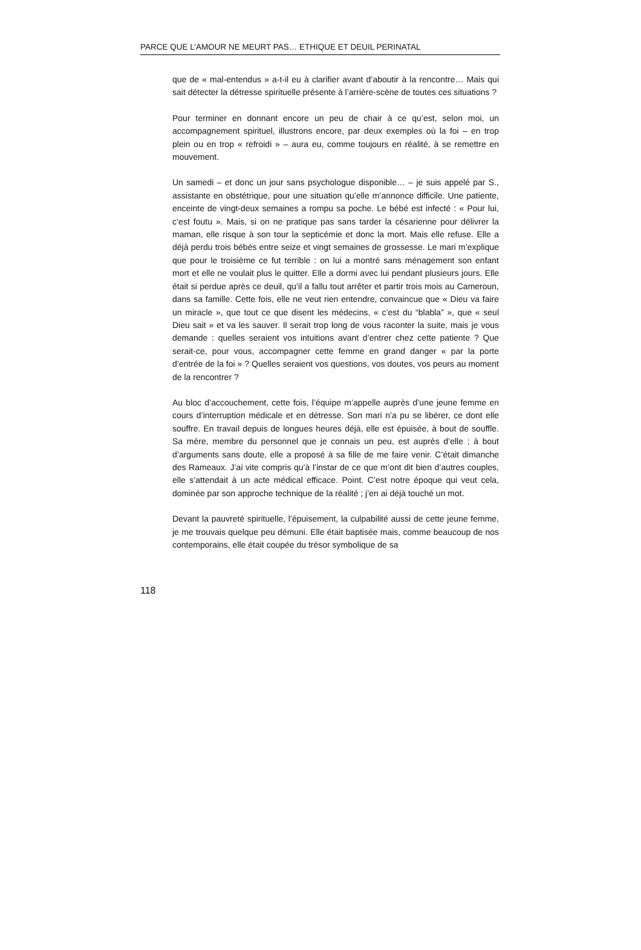PARCE QUE L’AMOUR NE MEURT PAS… ETHIQUE ET DEUIL PERINATAL
que de « mal-entendus » a-t-il eu à clarifier avant d’aboutir à la rencontre… Mais qui sait détecter la détresse spirituelle présente à l’arrière-scène de toutes ces situations ?
Pour terminer en donnant encore un peu de chair à ce qu’est, selon moi, un accompagnement spirituel, illustrons encore, par deux exemples où la foi – en trop plein ou en trop « refroidi » – aura eu, comme toujours en réalité, à se remettre en mouvement.
Un samedi – et donc un jour sans psychologue disponible… – je suis appelé par S., assistante en obstétrique, pour une situation qu’elle m’annonce difficile. Une patiente, enceinte de vingt-deux semaines a rompu sa poche. Le bébé est infecté : « Pour lui, c’est foutu ». Mais, si on ne pratique pas sans tarder la césarienne pour délivrer la maman, elle risque à son tour la septicémie et donc la mort. Mais elle refuse. Elle a déjà perdu trois bébés entre seize et vingt semaines de grossesse. Le mari m’explique que pour le troisième ce fut terrible : on lui a montré sans ménagement son enfant mort et elle ne voulait plus le quitter. Elle a dormi avec lui pendant plusieurs jours. Elle était si perdue après ce deuil, qu’il a fallu tout arrêter et partir trois mois au Cameroun, dans sa famille. Cette fois, elle ne veut rien entendre, convaincue que « Dieu va faire un miracle », que tout ce que disent les médecins, « c’est du “blabla” », que « seul Dieu sait » et va les sauver. Il serait trop long de vous raconter la suite, mais je vous demande : quelles seraient vos intuitions avant d’entrer chez cette patiente ? Que serait-ce, pour vous, accompagner cette femme en grand danger « par la porte d’entrée de la foi » ? Quelles seraient vos questions, vos doutes, vos peurs au moment de la rencontrer ?
Au bloc d’accouchement, cette fois, l’équipe m’appelle auprès d’une jeune femme en cours d’interruption médicale et en détresse. Son mari n’a pu se libérer, ce dont elle souffre. En travail depuis de longues heures déjà, elle est épuisée, à bout de souffle. Sa mère, membre du personnel que je connais un peu, est auprès d’elle ; à bout d’arguments sans doute, elle a proposé à sa fille de me faire venir. C’était dimanche des Rameaux. J’ai vite compris qu’à l’instar de ce que m’ont dit bien d’autres couples, elle s’attendait à un acte médical efficace. Point. C’est notre époque qui veut cela, dominée par son approche technique de la réalité ; j’en ai déjà touché un mot.
Devant la pauvreté spirituelle, l’épuisement, la culpabilité aussi de cette jeune femme, je me trouvais quelque peu démuni. Elle était baptisée mais, comme beaucoup de nos contemporains, elle était coupée du trésor symbolique de sa
118